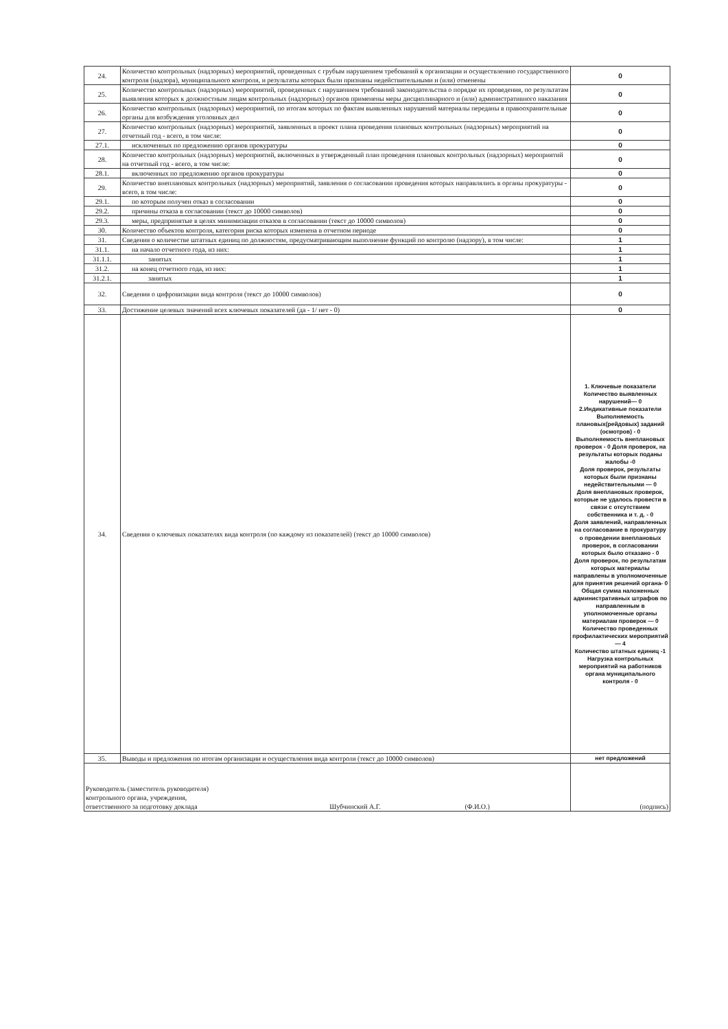| 24. | Количество контрольных (надзорных) мероприятий, проведенных с грубым нарушением требований к организации и осуществлению государственного контроля (надзора), муниципального контроля, и результаты которых были признаны недействительными и (или) отменены | 0 |
| 25. | Количество контрольных (надзорных) мероприятий, проведенных с нарушением требований законодательства о порядке их проведения, по результатам выявления которых к должностным лицам контрольных (надзорных) органов применены меры дисциплинарного и (или) административного наказания | 0 |
| 26. | Количество контрольных (надзорных) мероприятий, по итогам которых по фактам выявленных нарушений материалы переданы в правоохранительные органы для возбуждения уголовных дел | 0 |
| 27. | Количество контрольных (надзорных) мероприятий, заявленных в проект плана проведения плановых контрольных (надзорных) мероприятий на отчетный год - всего, в том числе: | 0 |
| 27.1. | исключенных по предложению органов прокуратуры | 0 |
| 28. | Количество контрольных (надзорных) мероприятий, включенных в утвержденный план проведения плановых контрольных (надзорных) мероприятий на отчетный год - всего, в том числе: | 0 |
| 28.1. | включенных по предложению органов прокуратуры | 0 |
| 29. | Количество внеплановых контрольных (надзорных) мероприятий, заявления о согласовании проведения которых направлялись в органы прокуратуры - всего, в том числе: | 0 |
| 29.1. | по которым получен отказ в согласовании | 0 |
| 29.2. | причины отказа в согласовании (текст до 10000 символов) | 0 |
| 29.3. | меры, предпринятые в целях минимизации отказов в согласовании (текст до 10000 символов) | 0 |
| 30. | Количество объектов контроля, категория риска которых изменена в отчетном периоде | 0 |
| 31. | Сведения о количестве штатных единиц по должностям, предусматривающим выполнение функций по контролю (надзору), в том числе: | 1 |
| 31.1. | на начало отчетного года, из них: | 1 |
| 31.1.1. | занятых | 1 |
| 31.2. | на конец отчетного года, из них: | 1 |
| 31.2.1. | занятых | 1 |
| 32. | Сведения о цифровизации вида контроля (текст до 10000 символов) | 0 |
| 33. | Достижение целевых значений всех ключевых показателей (да - 1/ нет - 0) | 0 |
| 34. | Сведения о ключевых показателях вида контроля (по каждому из показателей) (текст до 10000 символов) | 1. Ключевые показатели Количество выявленных нарушений— 0 2.Индикативные показатели Выполняемость плановых(рейдовых) заданий (осмотров) - 0 Выполняемость внеплановых проверок - 0 Доля проверок, на результаты которых поданы жалобы -0 Доля проверок, результаты которых были признаны недействительными — 0 Доля внеплановых проверок, которые не удалось провести в связи с отсутствием собственника и т. д. - 0 Доля заявлений, направленных на согласование в прокуратуру о проведении внеплановых проверок, в согласовании которых было отказано - 0 Доля проверок, по результатам которых материалы направлены в уполномоченные для принятия решений органа- 0 Общая сумма наложенных административных штрафов по направленным в уполномоченные органы материалам проверок — 0 Количество проведенных профилактических мероприятий — 4 Количество штатных единиц -1 Нагрузка контрольных мероприятий на работников органа муниципального контроля - 0 |
| 35. | Выводы и предложения по итогам организации и осуществления вида контроля (текст до 10000 символов) | нет предложений |
| Руководитель (заместитель руководителя) контрольного органа, учреждения, ответственного за подготовку доклада Шубчинский А.Г. (Ф.И.О.) | | (подпись) |